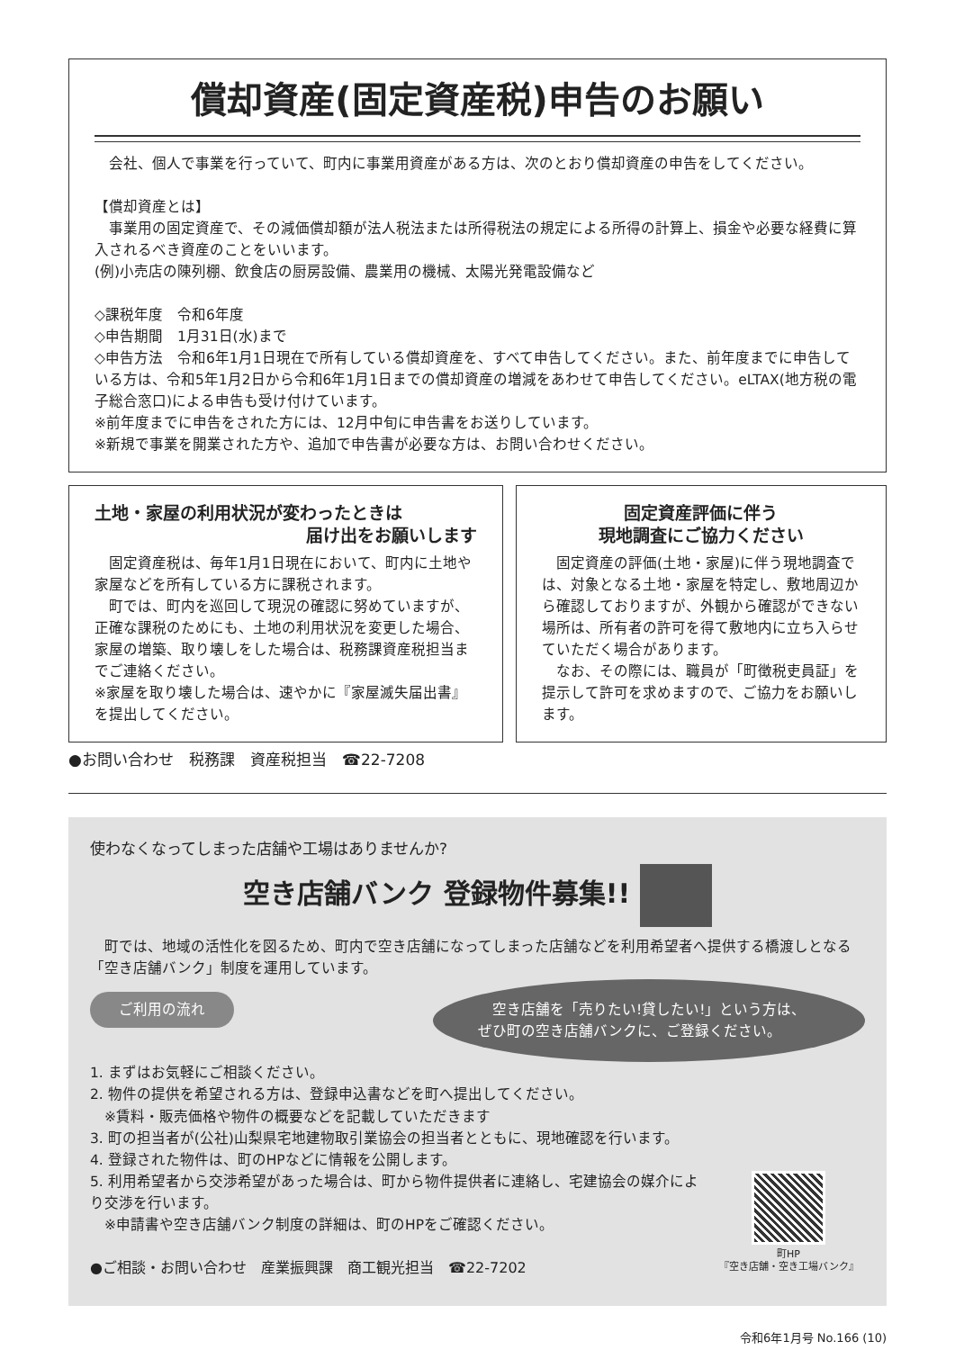償却資産(固定資産税)申告のお願い
　会社、個人で事業を行っていて、町内に事業用資産がある方は、次のとおり償却資産の申告をしてください。
【償却資産とは】
　事業用の固定資産で、その減価償却額が法人税法または所得税法の規定による所得の計算上、損金や必要な経費に算入されるべき資産のことをいいます。
(例)小売店の陳列棚、飲食店の厨房設備、農業用の機械、太陽光発電設備など
◇課税年度　令和6年度
◇申告期間　1月31日(水)まで
◇申告方法　令和6年1月1日現在で所有している償却資産を、すべて申告してください。また、前年度までに申告している方は、令和5年1月2日から令和6年1月1日までの償却資産の増減をあわせて申告してください。eLTAX(地方税の電子総合窓口)による申告も受け付けています。
※前年度までに申告をされた方には、12月中旬に申告書をお送りしています。
※新規で事業を開業された方や、追加で申告書が必要な方は、お問い合わせください。
土地・家屋の利用状況が変わったときは
届け出をお願いします
　固定資産税は、毎年1月1日現在において、町内に土地や家屋などを所有している方に課税されます。
　町では、町内を巡回して現況の確認に努めていますが、正確な課税のためにも、土地の利用状況を変更した場合、家屋の増築、取り壊しをした場合は、税務課資産税担当までご連絡ください。
※家屋を取り壊した場合は、速やかに『家屋滅失届出書』を提出してください。
固定資産評価に伴う
現地調査にご協力ください
　固定資産の評価(土地・家屋)に伴う現地調査では、対象となる土地・家屋を特定し、敷地周辺から確認しておりますが、外観から確認ができない場所は、所有者の許可を得て敷地内に立ち入らせていただく場合があります。
　なお、その際には、職員が「町徴税吏員証」を提示して許可を求めますので、ご協力をお願いします。
●お問い合わせ　税務課　資産税担当　☎22-7208
使わなくなってしまった店舗や工場はありませんか?
空き店舗バンク 登録物件募集!!
　町では、地域の活性化を図るため、町内で空き店舗になってしまった店舗などを利用希望者へ提供する橋渡しとなる「空き店舗バンク」制度を運用しています。
　空き店舗を「売りたい!貸したい!」という方は、ぜひ町の空き店舗バンクに、ご登録ください。
ご利用の流れ
1. まずはお気軽にご相談ください。
2. 物件の提供を希望される方は、登録申込書などを町へ提出してください。
　※賃料・販売価格や物件の概要などを記載していただきます
3. 町の担当者が(公社)山梨県宅地建物取引業協会の担当者とともに、現地確認を行います。
4. 登録された物件は、町のHPなどに情報を公開します。
5. 利用希望者から交渉希望があった場合は、町から物件提供者に連絡し、宅建協会の媒介により交渉を行います。
　※申請書や空き店舗バンク制度の詳細は、町のHPをご確認ください。
●ご相談・お問い合わせ　産業振興課　商工観光担当　☎22-7202
町HP
『空き店舗・空き工場バンク』
令和6年1月号 No.166 (10)